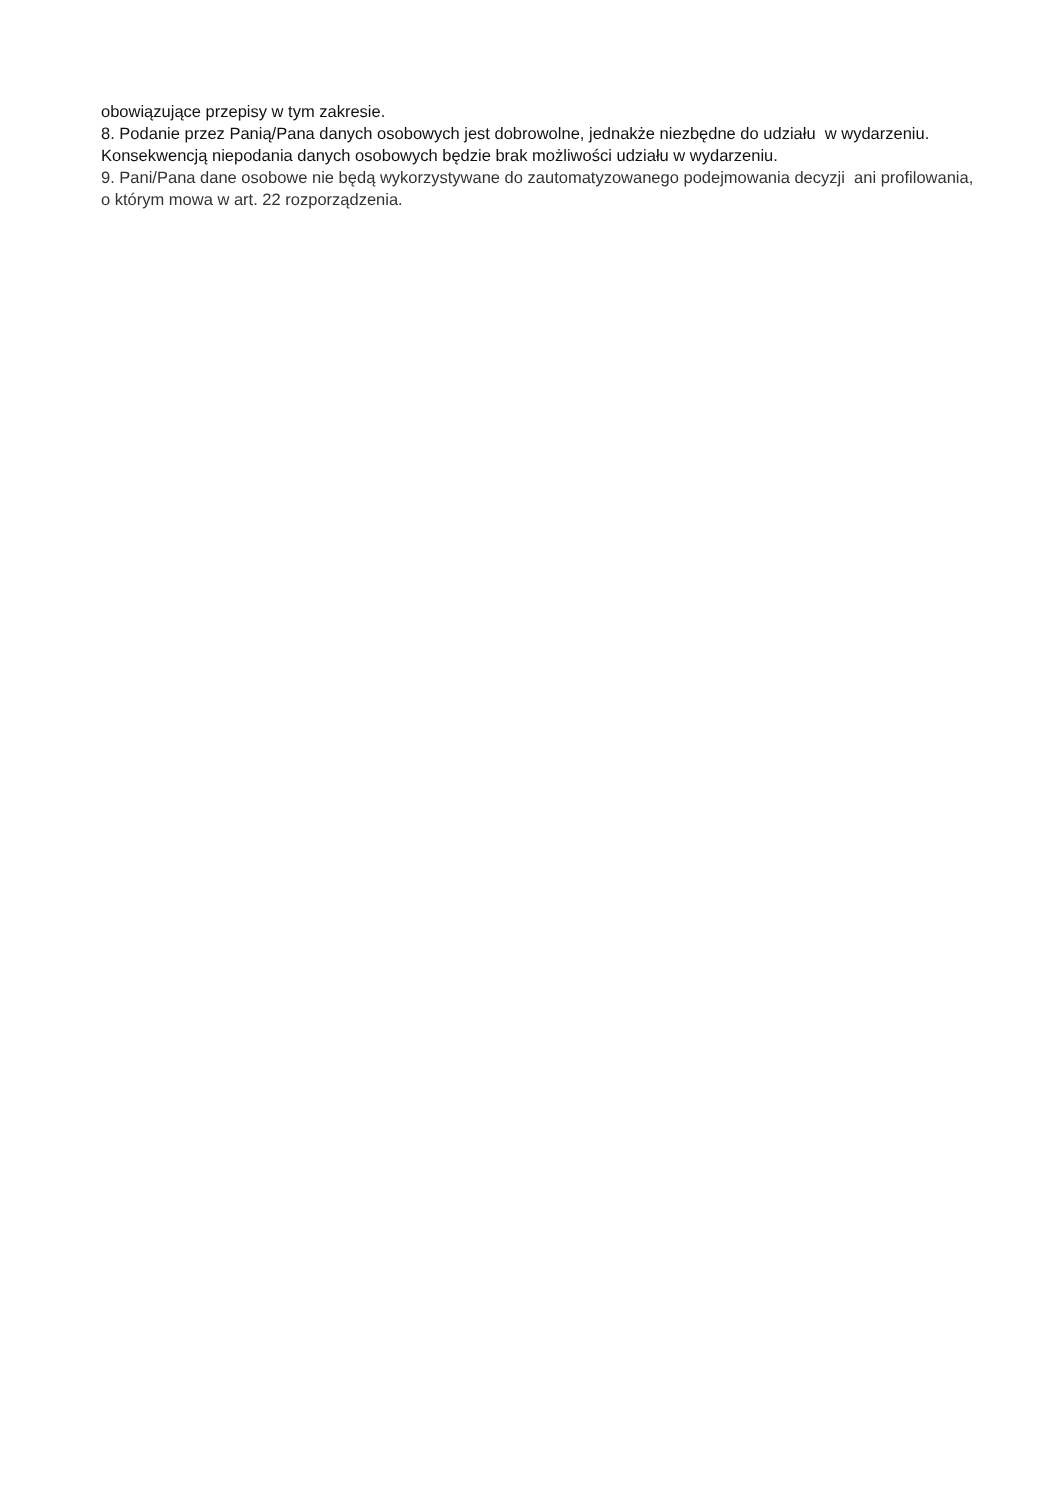obowiązujące przepisy w tym zakresie.
8. Podanie przez Panią/Pana danych osobowych jest dobrowolne, jednakże niezbędne do udziału w wydarzeniu. Konsekwencją niepodania danych osobowych będzie brak możliwości udziału w wydarzeniu.
9. Pani/Pana dane osobowe nie będą wykorzystywane do zautomatyzowanego podejmowania decyzji ani profilowania, o którym mowa w art. 22 rozporządzenia.